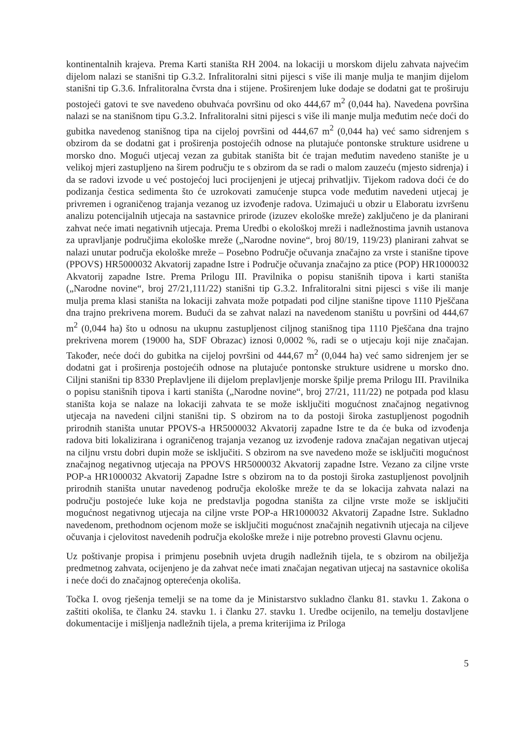kontinentalnih krajeva. Prema Karti staništa RH 2004. na lokaciji u morskom dijelu zahvata najvećim dijelom nalazi se stanišni tip G.3.2. Infralitoralni sitni pijesci s više ili manje mulja te manjim dijelom stanišni tip G.3.6. Infralitoralna čvrsta dna i stijene. Proširenjem luke dodaje se dodatni gat te proširuju postojeći gatovi te sve navedeno obuhvaća površinu od oko 444,67 m<sup>2</sup> (0,044 ha). Navedena površina nalazi se na stanišnom tipu G.3.2. Infralitoralni sitni pijesci s više ili manje mulja međutim neće doći do gubitka navedenog stanišnog tipa na cijeloj površini od 444,67 m<sup>2</sup> (0,044 ha) već samo sidrenjem s obzirom da se dodatni gat i proširenja postojećih odnose na plutajuće pontonske strukture usidrene u morsko dno. Mogući utjecaj vezan za gubitak staništa bit će trajan međutim navedeno stanište je u velikoj mjeri zastupljeno na širem području te s obzirom da se radi o malom zauzeću (mjesto sidrenja) i da se radovi izvode u već postojećoj luci procijenjeni je utjecaj prihvatljiv. Tijekom radova doći će do podizanja čestica sedimenta što će uzrokovati zamućenje stupca vode međutim navedeni utjecaj je privremen i ograničenog trajanja vezanog uz izvođenje radova. Uzimajući u obzir u Elaboratu izvršenu analizu potencijalnih utjecaja na sastavnice prirode (izuzev ekološke mreže) zaključeno je da planirani zahvat neće imati negativnih utjecaja. Prema Uredbi o ekološkoj mreži i nadležnostima javnih ustanova za upravljanje područjima ekološke mreže („Narodne novine“, broj 80/19, 119/23) planirani zahvat se nalazi unutar područja ekološke mreže – Posebno Područje očuvanja značajno za vrste i stanišne tipove (PPOVS) HR5000032 Akvatorij zapadne Istre i Područje očuvanja značajno za ptice (POP) HR1000032 Akvatorij zapadne Istre. Prema Prilogu III. Pravilnika o popisu stanišnih tipova i karti staništa („Narodne novine“, broj 27/21,111/22) stanišni tip G.3.2. Infralitoralni sitni pijesci s više ili manje mulja prema klasi staništa na lokaciji zahvata može potpadati pod ciljne stanišne tipove 1110 Pješčana dna trajno prekrivena morem. Budući da se zahvat nalazi na navedenom staništu u površini od 444,67 m<sup>2</sup> (0,044 ha) što u odnosu na ukupnu zastupljenost ciljnog stanišnog tipa 1110 Pješčana dna trajno prekrivena morem (19000 ha, SDF Obrazac) iznosi 0,0002 %, radi se o utjecaju koji nije značajan. Također, neće doći do gubitka na cijeloj površini od 444,67 m<sup>2</sup> (0,044 ha) već samo sidrenjem jer se dodatni gat i proširenja postojećih odnose na plutajuće pontonske strukture usidrene u morsko dno. Ciljni stanišni tip 8330 Preplavljene ili dijelom preplavljenje morske špilje prema Prilogu III. Pravilnika o popisu stanišnih tipova i karti staništa („Narodne novine“, broj 27/21, 111/22) ne potpada pod klasu staništa koja se nalaze na lokaciji zahvata te se može isključiti mogućnost značajnog negativnog utjecaja na navedeni ciljni stanišni tip. S obzirom na to da postoji široka zastupljenost pogodnih prirodnih staništa unutar PPOVS-a HR5000032 Akvatorij zapadne Istre te da će buka od izvođenja radova biti lokalizirana i ograničenog trajanja vezanog uz izvođenje radova značajan negativan utjecaj na ciljnu vrstu dobri dupin može se isključiti. S obzirom na sve navedeno može se isključiti mogućnost značajnog negativnog utjecaja na PPOVS HR5000032 Akvatorij zapadne Istre. Vezano za ciljne vrste POP-a HR1000032 Akvatorij Zapadne Istre s obzirom na to da postoji široka zastupljenost povoljnih prirodnih staništa unutar navedenog područja ekološke mreže te da se lokacija zahvata nalazi na području postojeće luke koja ne predstavlja pogodna staništa za ciljne vrste može se isključiti mogućnost negativnog utjecaja na ciljne vrste POP-a HR1000032 Akvatorij Zapadne Istre. Sukladno navedenom, prethodnom ocjenom može se isključiti mogućnost značajnih negativnih utjecaja na ciljeve očuvanja i cjelovitost navedenih područja ekološke mreže i nije potrebno provesti Glavnu ocjenu.
Uz poštivanje propisa i primjenu posebnih uvjeta drugih nadležnih tijela, te s obzirom na obilježja predmetnog zahvata, ocijenjeno je da zahvat neće imati značajan negativan utjecaj na sastavnice okoliša i neće doći do značajnog opterećenja okoliša.
Točka I. ovog rješenja temelji se na tome da je Ministarstvo sukladno članku 81. stavku 1. Zakona o zaštiti okoliša, te članku 24. stavku 1. i članku 27. stavku 1. Uredbe ocijenilo, na temelju dostavljene dokumentacije i mišljenja nadležnih tijela, a prema kriterijima iz Priloga
5